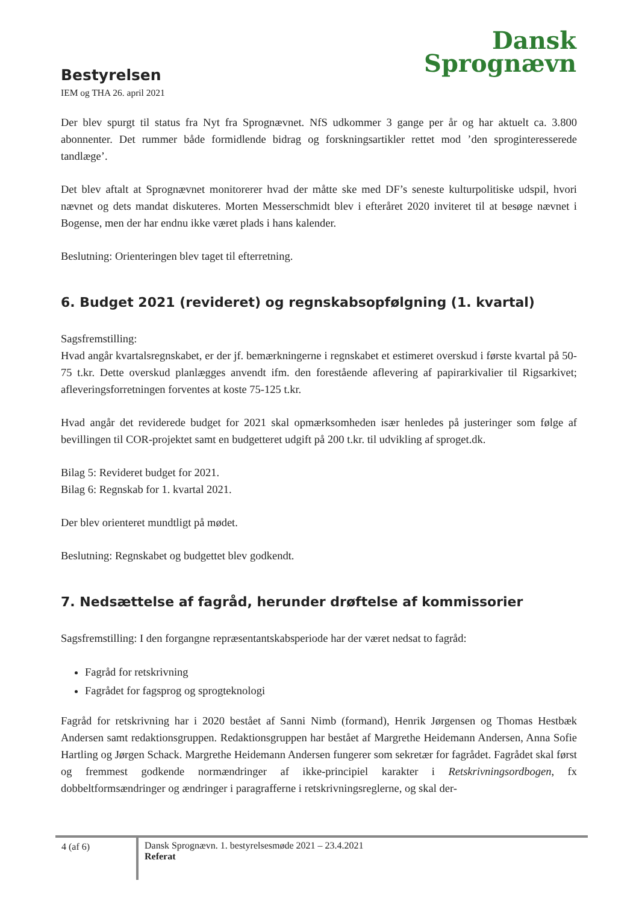Dansk
Sprognævn
Bestyrelsen
IEM og THA 26. april 2021
Der blev spurgt til status fra Nyt fra Sprognævnet. NfS udkommer 3 gange per år og har aktuelt ca. 3.800 abonnenter. Det rummer både formidlende bidrag og forskningsartikler rettet mod ’den sproginteresse­rede tandlæge’.
Det blev aftalt at Sprognævnet monitorerer hvad der måtte ske med DF’s seneste kulturpolitiske udspil, hvori nævnet og dets mandat diskuteres. Morten Messerschmidt blev i efteråret 2020 inviteret til at besøge nævnet i Bogense, men der har endnu ikke været plads i hans kalender.
Beslutning: Orienteringen blev taget til efterretning.
6. Budget 2021 (revideret) og regnskabsopfølgning (1. kvartal)
Sagsfremstilling:
Hvad angår kvartalsregnskabet, er der jf. bemærkningerne i regnskabet et estimeret overskud i første kvartal på 50-75 t.kr. Dette overskud planlægges anvendt ifm. den forestående aflevering af papirarkiva­lier til Rigsarkivet; afleveringsforretningen forventes at koste 75-125 t.kr.
Hvad angår det reviderede budget for 2021 skal opmærksomheden især henledes på justeringer som følge af bevillingen til COR-projektet samt en budgetteret udgift på 200 t.kr. til udvikling af sproget.dk.
Bilag 5: Revideret budget for 2021.
Bilag 6: Regnskab for 1. kvartal 2021.
Der blev orienteret mundtligt på mødet.
Beslutning: Regnskabet og budgettet blev godkendt.
7. Nedsættelse af fagråd, herunder drøftelse af kommissorier
Sagsfremstilling: I den forgangne repræsentantskabsperiode har der været nedsat to fagråd:
Fagråd for retskrivning
Fagrådet for fagsprog og sprogteknologi
Fagråd for retskrivning har i 2020 bestået af Sanni Nimb (formand), Henrik Jørgensen og Thomas Hest­bæk Andersen samt redaktionsgruppen. Redaktionsgruppen har bestået af Margrethe Heidemann Ander­sen, Anna Sofie Hartling og Jørgen Schack. Margrethe Heidemann Andersen fungerer som sekretær for fagrådet. Fagrådet skal først og fremmest godkende normændringer af ikke-principiel karakter i Retskriv­ningsordbogen, fx dobbeltformsændringer og ændringer i paragrafferne i retskrivningsreglerne, og skal der-
4 (af 6)
Dansk Sprognævn. 1. bestyrelsesmøde 2021 – 23.4.2021
Referat